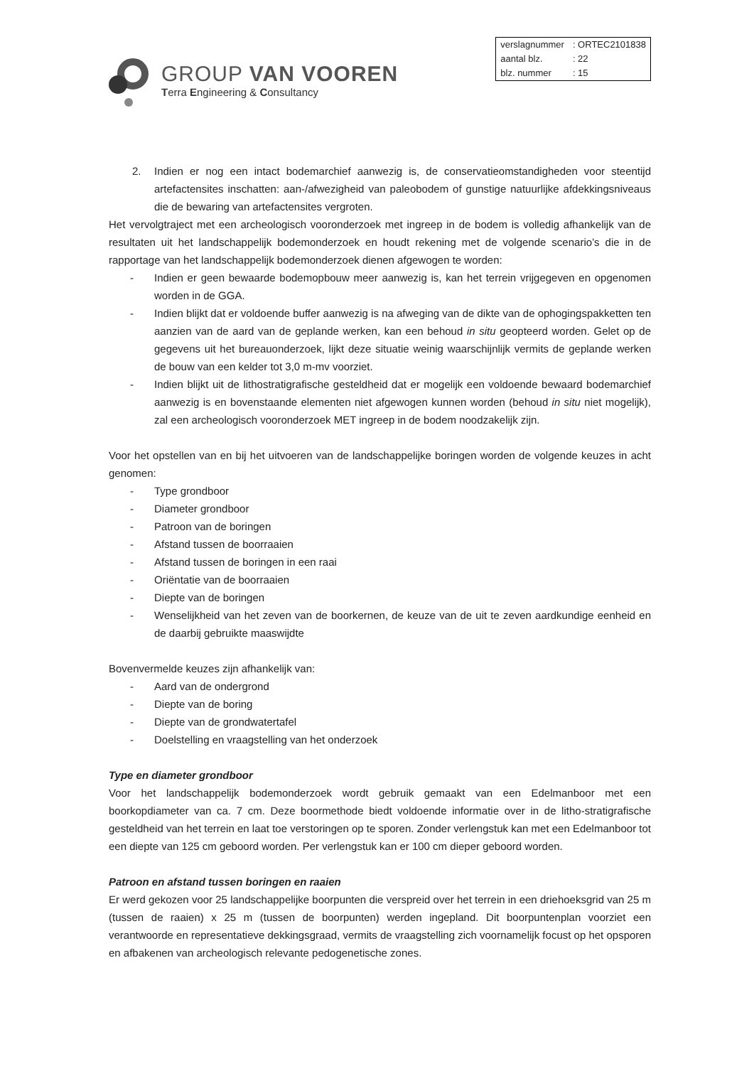GROUP VAN VOOREN
Terra Engineering & Consultancy
| verslagnummer | : ORTEC2101838 |
| aantal blz. | : 22 |
| blz. nummer | : 15 |
2. Indien er nog een intact bodemarchief aanwezig is, de conservatieomstandigheden voor steentijd artefactensites inschatten: aan-/afwezigheid van paleobodem of gunstige natuurlijke afdekkingsniveaus die de bewaring van artefactensites vergroten.
Het vervolgtraject met een archeologisch vooronderzoek met ingreep in de bodem is volledig afhankelijk van de resultaten uit het landschappelijk bodemonderzoek en houdt rekening met de volgende scenario’s die in de rapportage van het landschappelijk bodemonderzoek dienen afgewogen te worden:
- Indien er geen bewaarde bodemopbouw meer aanwezig is, kan het terrein vrijgegeven en opgenomen worden in de GGA.
- Indien blijkt dat er voldoende buffer aanwezig is na afweging van de dikte van de ophogingspakketten ten aanzien van de aard van de geplande werken, kan een behoud in situ geopteerd worden. Gelet op de gegevens uit het bureauonderzoek, lijkt deze situatie weinig waarschijnlijk vermits de geplande werken de bouw van een kelder tot 3,0 m-mv voorziet.
- Indien blijkt uit de lithostratigrafische gesteldheid dat er mogelijk een voldoende bewaard bodemarchief aanwezig is en bovenstaande elementen niet afgewogen kunnen worden (behoud in situ niet mogelijk), zal een archeologisch vooronderzoek MET ingreep in de bodem noodzakelijk zijn.
Voor het opstellen van en bij het uitvoeren van de landschappelijke boringen worden de volgende keuzes in acht genomen:
- Type grondboor
- Diameter grondboor
- Patroon van de boringen
- Afstand tussen de boorraaien
- Afstand tussen de boringen in een raai
- Oriëntatie van de boorraaien
- Diepte van de boringen
- Wenselijkheid van het zeven van de boorkernen, de keuze van de uit te zeven aardkundige eenheid en de daarbij gebruikte maaswijdte
Bovenvermelde keuzes zijn afhankelijk van:
- Aard van de ondergrond
- Diepte van de boring
- Diepte van de grondwatertafel
- Doelstelling en vraagstelling van het onderzoek
Type en diameter grondboor
Voor het landschappelijk bodemonderzoek wordt gebruik gemaakt van een Edelmanboor met een boorkopdiameter van ca. 7 cm. Deze boormethode biedt voldoende informatie over in de litho-stratigrafische gesteldheid van het terrein en laat toe verstoringen op te sporen. Zonder verlengstuk kan met een Edelmanboor tot een diepte van 125 cm geboord worden. Per verlengstuk kan er 100 cm dieper geboord worden.
Patroon en afstand tussen boringen en raaien
Er werd gekozen voor 25 landschappelijke boorpunten die verspreid over het terrein in een driehoeksgrid van 25 m (tussen de raaien) x 25 m (tussen de boorpunten) werden ingepland. Dit boorpuntenplan voorziet een verantwoorde en representatieve dekkingsgraad, vermits de vraagstelling zich voornamelijk focust op het opsporen en afbakenen van archeologisch relevante pedogenetische zones.